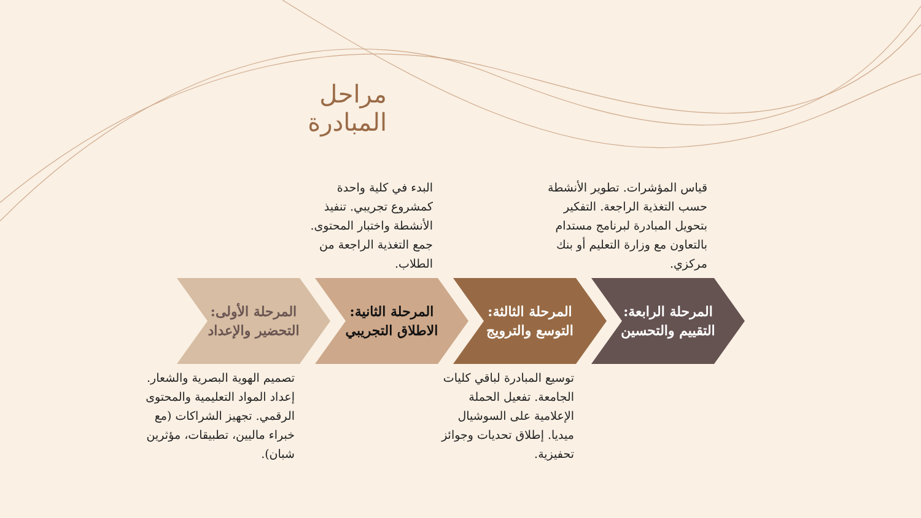مراحل المبادرة
البدء في كلية واحدة كمشروع تجريبي. تنفيذ الأنشطة واختبار المحتوى. جمع التغذية الراجعة من الطلاب.
قياس المؤشرات. تطوير الأنشطة حسب التغذية الراجعة. التفكير بتحويل المبادرة لبرنامج مستدام بالتعاون مع وزارة التعليم أو بنك مركزي.
المرحلة الرابعة:
التقييم والتحسين
المرحلة الثالثة:
التوسع والترويج
المرحلة الثانية:
الاطلاق التجريبي
المرحلة الأولى:
التحضير والإعداد
تصميم الهوية البصرية والشعار. إعداد المواد التعليمية والمحتوى الرقمي. تجهيز الشراكات (مع خبراء ماليين، تطبيقات، مؤثرين شبان).
توسيع المبادرة لباقي كليات الجامعة. تفعيل الحملة الإعلامية على السوشيال ميديا. إطلاق تحديات وجوائز تحفيزية.